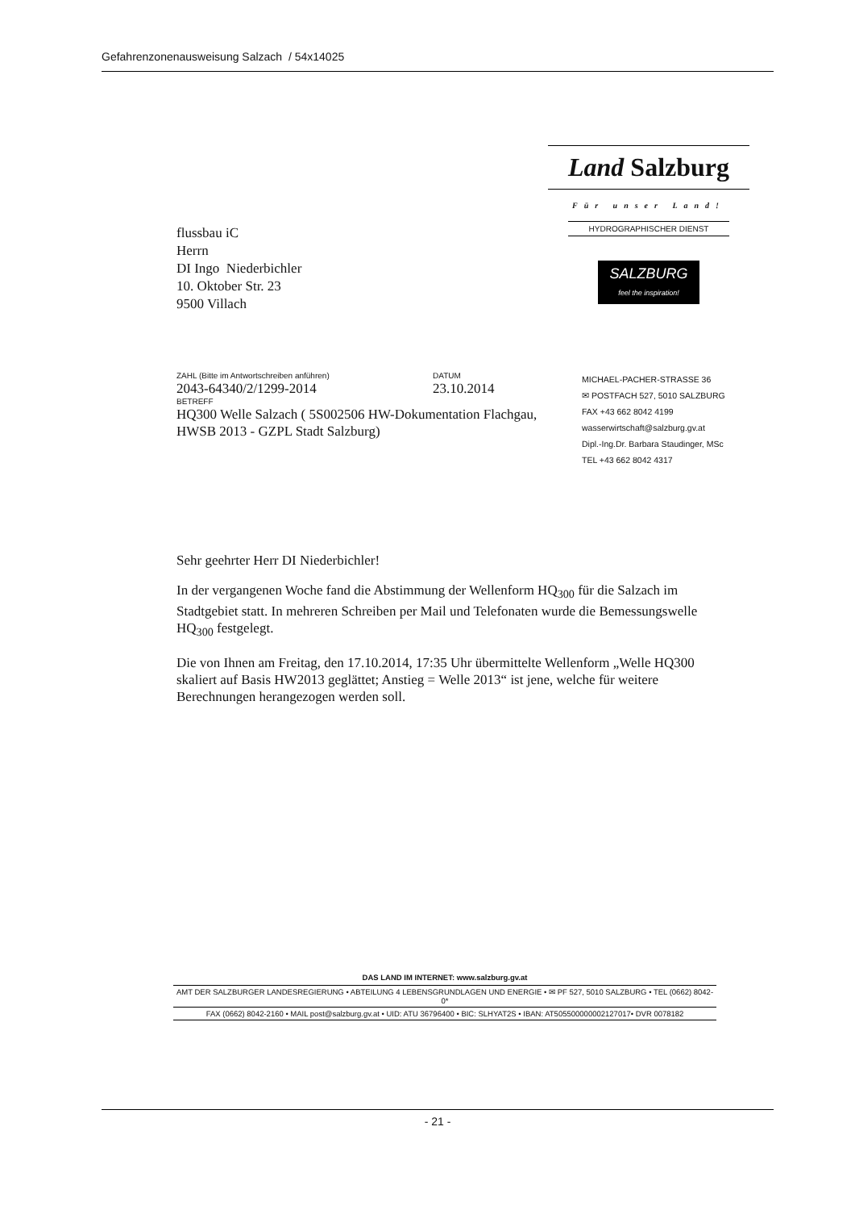Gefahrenzonenausweisung Salzach / 54x14025
flussbau iC
Herrn
DI Ingo Niederbichler
10. Oktober Str. 23
9500 Villach
Land Salzburg
Für unser Land!
HYDROGRAPHISCHER DIENST
SALZBURG
feel the inspiration!
ZAHL (Bitte im Antwortschreiben anführen)
2043-64340/2/1299-2014
DATUM
23.10.2014
BETREFF
HQ300 Welle Salzach ( 5S002506 HW-Dokumentation Flachgau, HWSB 2013 - GZPL Stadt Salzburg)
MICHAEL-PACHER-STRASSE 36
✉ POSTFACH 527, 5010 SALZBURG
FAX +43 662 8042 4199
wasserwirtschaft@salzburg.gv.at
Dipl.-Ing.Dr. Barbara Staudinger, MSc
TEL +43 662 8042 4317
Sehr geehrter Herr DI Niederbichler!
In der vergangenen Woche fand die Abstimmung der Wellenform HQ<sub>300</sub> für die Salzach im Stadtgebiet statt. In mehreren Schreiben per Mail und Telefonaten wurde die Bemessungswelle HQ<sub>300</sub> festgelegt.
Die von Ihnen am Freitag, den 17.10.2014, 17:35 Uhr übermittelte Wellenform „Welle HQ300 skaliert auf Basis HW2013 geglättet; Anstieg = Welle 2013“ ist jene, welche für weitere Berechnungen herangezogen werden soll.
DAS LAND IM INTERNET: www.salzburg.gv.at
AMT DER SALZBURGER LANDESREGIERUNG • ABTEILUNG 4 LEBENSGRUNDLAGEN UND ENERGIE • ✉ PF 527, 5010 SALZBURG • TEL (0662) 8042-0*
FAX (0662) 8042-2160 • MAIL post@salzburg.gv.at • UID: ATU 36796400 • BIC: SLHYAT2S • IBAN: AT505500000002127017• DVR 0078182
- 21 -